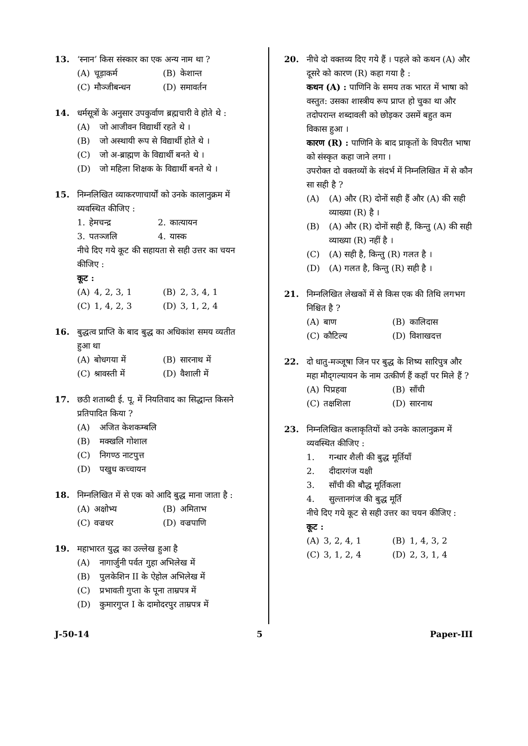13. ‘स्नान’ किस संस्कार का एक अन्य नाम था ?
| (A) | चूड़ाकर्म | (B) | केशान्त |
| (C) | मौञ्जीबन्धन | (D) | समावर्तन |
14. धर्मसूत्रों के अनुसार उपकुर्वाण ब्रह्मचारी वे होते थे :
(A) जो आजीवन विद्यार्थी रहते थे ।
(B) जो अस्थायी रूप से विद्यार्थी होते थे ।
(C) जो अ-ब्राह्मण के विद्यार्थी बनते थे ।
(D) जो महिला शिक्षक के विद्यार्थी बनते थे ।
15. निम्नलिखित व्याकरणाचार्यों को उनके कालानुक्रम में व्यवस्थित कीजिए :
| 1. | हेमचन्द्र | 2. | कात्यायन |
| 3. | पतञ्जलि | 4. | यास्क |
नीचे दिए गये कूट की सहायता से सही उत्तर का चयन कीजिए :
कूट :
| (A) | 4, 2, 3, 1 | (B) | 2, 3, 4, 1 |
| (C) | 1, 4, 2, 3 | (D) | 3, 1, 2, 4 |
16. बुद्धत्व प्राप्ति के बाद बुद्ध का अधिकांश समय व्यतीत हुआ था
| (A) | बोधगया में | (B) | सारनाथ में |
| (C) | श्रावस्ती में | (D) | वैशाली में |
17. छठी शताब्दी ई. पू. में नियतिवाद का सिद्धान्त किसने प्रतिपादित किया ?
(A) अजित केशकम्बलि
(B) मक्खलि गोशाल
(C) निगण्ठ नाटपुत्त
(D) पखुध कच्चायन
18. निम्नलिखित में से एक को आदि बुद्ध माना जाता है :
| (A) | अक्षोभ्य | (B) | अमिताभ |
| (C) | वज्रधर | (D) | वज्रपाणि |
19. महाभारत युद्ध का उल्लेख हुआ है
(A) नागार्जुनी पर्वत गुहा अभिलेख में
(B) पुलकेशिन II के ऐहोल अभिलेख में
(C) प्रभावती गुप्ता के पूना ताम्रपत्र में
(D) कुमारगुप्त I के दामोदरपुर ताम्रपत्र में
20. नीचे दो वक्तव्य दिए गये हैं । पहले को कथन (A) और दूसरे को कारण (R) कहा गया है :
कथन (A) : पाणिनि के समय तक भारत में भाषा को वस्तुत: उसका शास्त्रीय रूप प्राप्त हो चुका था और तदोपरान्त शब्दावली को छोड़कर उसमें बहुत कम विकास हुआ ।
कारण (R) : पाणिनि के बाद प्राकृतों के विपरीत भाषा को संस्कृत कहा जाने लगा ।
उपरोक्त दो वक्तव्यों के संदर्भ में निम्नलिखित में से कौन सा सही है ?
(A) (A) और (R) दोनों सही हैं और (A) की सही व्याख्या (R) है ।
(B) (A) और (R) दोनों सही हैं, किन्तु (A) की सही व्याख्या (R) नहीं है ।
(C) (A) सही है, किन्तु (R) गलत है ।
(D) (A) गलत है, किन्तु (R) सही है ।
21. निम्नलिखित लेखकों में से किस एक की तिथि लगभग निश्चित है ?
| (A) | बाण | (B) | कालिदास |
| (C) | कौटिल्य | (D) | विशाखदत्त |
22. दो धातु-मञ्जूषा जिन पर बुद्ध के शिष्य सारिपुत्र और महा मौद्‌गल्यायन के नाम उत्कीर्ण हैं कहाँ पर मिले हैं ?
| (A) | पिप्रहवा | (B) | साँची |
| (C) | तक्षशिला | (D) | सारनाथ |
23. निम्नलिखित कलाकृतियों को उनके कालानुक्रम में व्यवस्थित कीजिए :
1. गन्धार शैली की बुद्ध मूर्तियाँ
2. दीदारगंज यक्षी
3. साँची की बौद्ध मूर्तिकला
4. सुल्तानगंज की बुद्ध मूर्ति
नीचे दिए गये कूट से सही उत्तर का चयन कीजिए :
कूट :
| (A) | 3, 2, 4, 1 | (B) | 1, 4, 3, 2 |
| (C) | 3, 1, 2, 4 | (D) | 2, 3, 1, 4 |
J-50-14 5 Paper-III